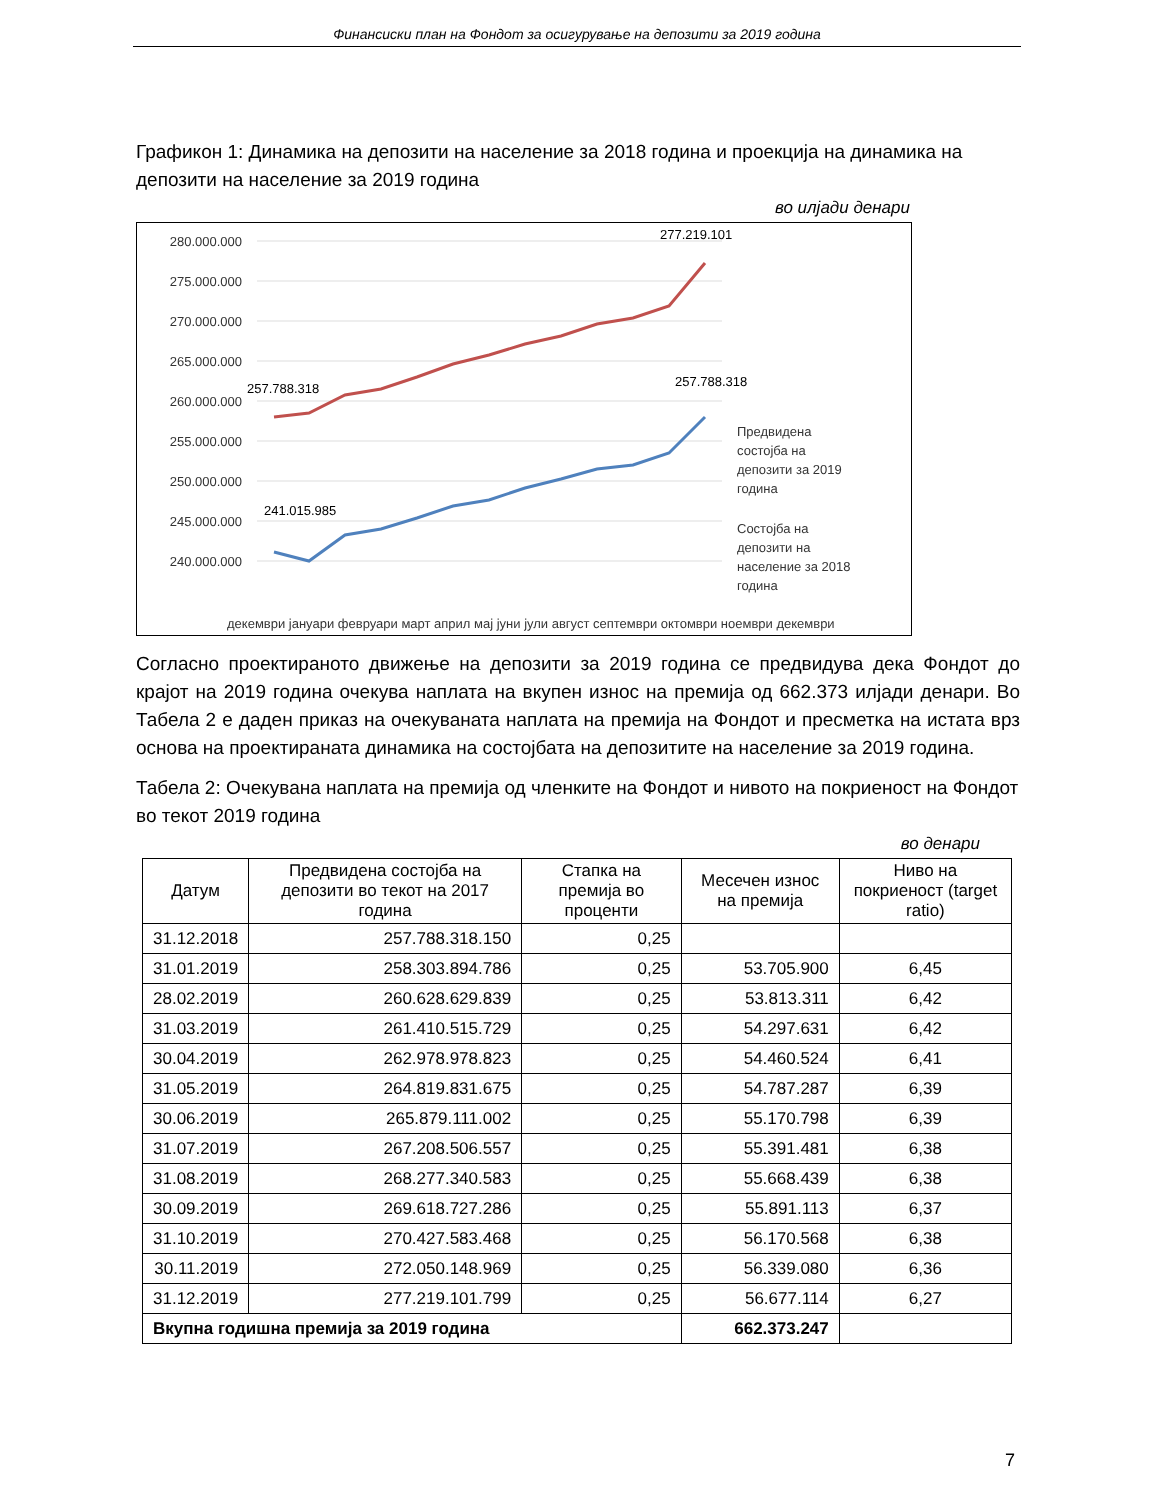Финансиски план на Фондот за осигурување на депозити за 2019 година
Графикон 1: Динамика на депозити на население за 2018 година и проекција на динамика на депозити на население за 2019 година
во илјади денари
280.000.000
275.000.000
270.000.000
265.000.000
260.000.000
255.000.000
250.000.000
245.000.000
240.000.000
257.788.318
277.219.101
257.788.318
241.015.985
Предвидена
состојба на
депозити за 2019
година
Состојба на
депозити на
население за 2018
година
декември јануари февруари март април мај јуни јули август септември октомври ноември декември
Согласно проектираното движење на депозити за 2019 година се предвидува дека Фондот до крајот на 2019 година очекува наплата на вкупен износ на премија од 662.373 илјади денари. Во Табела 2 е даден приказ на очекуваната наплата на премија на Фондот и пресметка на истата врз основа на проектираната динамика на состојбата на депозитите на население за 2019 година.
Табела 2: Очекувана наплата на премија од членките на Фондот и нивото на покриеност на Фондот во текот 2019 година
во денари
| Датум | Предвидена состојба на депозити во текот на 2017 година | Стапка на премија во проценти | Месечен износ на премија | Ниво на покриеност (target ratio) |
| --- | --- | --- | --- | --- |
| 31.12.2018 | 257.788.318.150 | 0,25 | | |
| 31.01.2019 | 258.303.894.786 | 0,25 | 53.705.900 | 6,45 |
| 28.02.2019 | 260.628.629.839 | 0,25 | 53.813.311 | 6,42 |
| 31.03.2019 | 261.410.515.729 | 0,25 | 54.297.631 | 6,42 |
| 30.04.2019 | 262.978.978.823 | 0,25 | 54.460.524 | 6,41 |
| 31.05.2019 | 264.819.831.675 | 0,25 | 54.787.287 | 6,39 |
| 30.06.2019 | 265.879.111.002 | 0,25 | 55.170.798 | 6,39 |
| 31.07.2019 | 267.208.506.557 | 0,25 | 55.391.481 | 6,38 |
| 31.08.2019 | 268.277.340.583 | 0,25 | 55.668.439 | 6,38 |
| 30.09.2019 | 269.618.727.286 | 0,25 | 55.891.113 | 6,37 |
| 31.10.2019 | 270.427.583.468 | 0,25 | 56.170.568 | 6,38 |
| 30.11.2019 | 272.050.148.969 | 0,25 | 56.339.080 | 6,36 |
| 31.12.2019 | 277.219.101.799 | 0,25 | 56.677.114 | 6,27 |
| Вкупна годишна премија за 2019 година | | | 662.373.247 | |
7